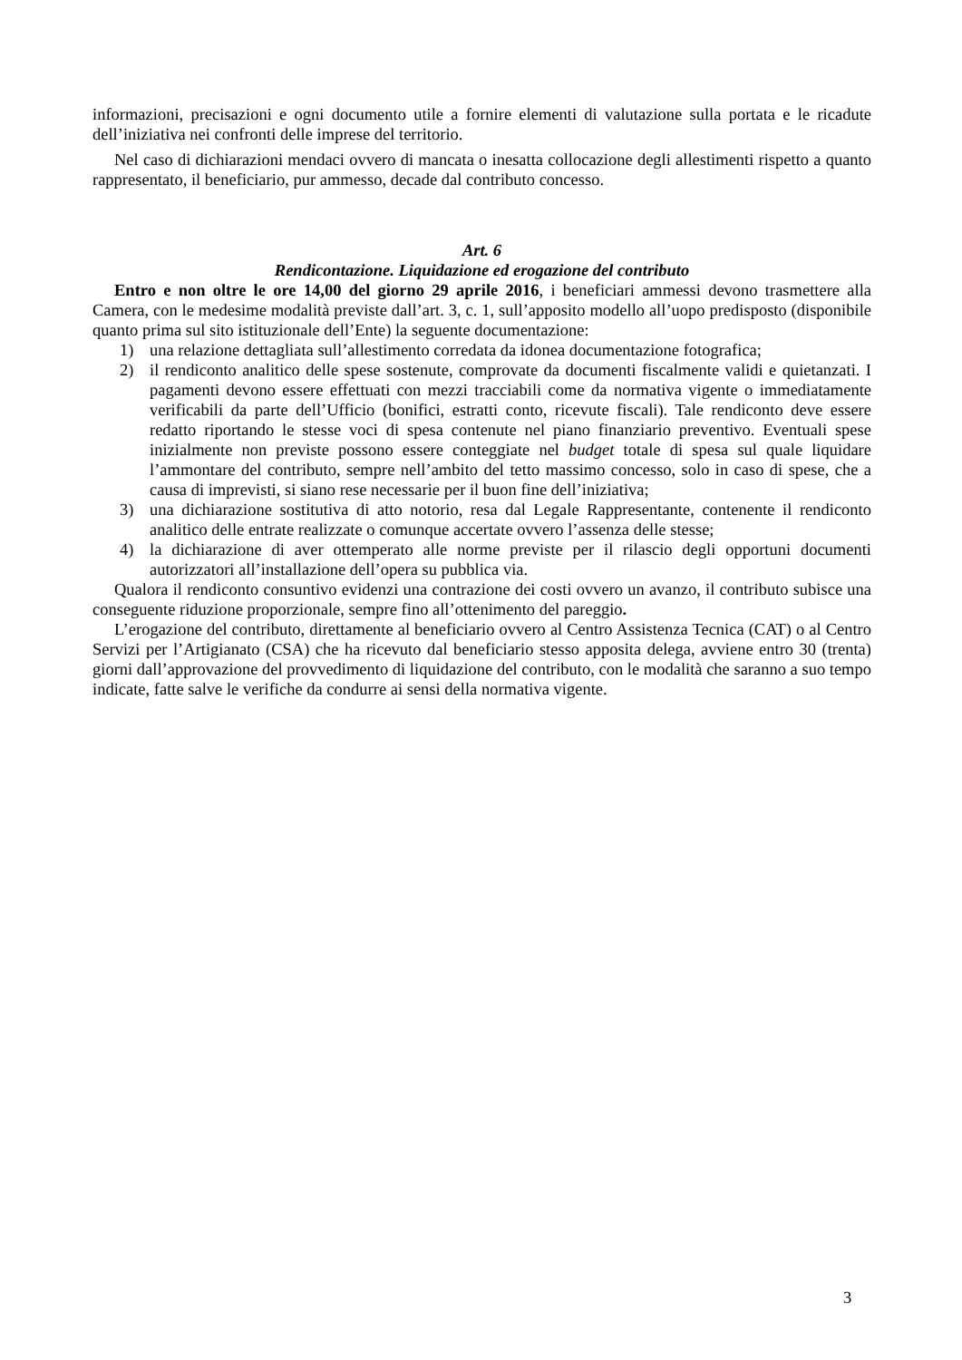informazioni, precisazioni e ogni documento utile a fornire elementi di valutazione sulla portata e le ricadute dell’iniziativa nei confronti delle imprese del territorio.
Nel caso di dichiarazioni mendaci ovvero di mancata o inesatta collocazione degli allestimenti rispetto a quanto rappresentato, il beneficiario, pur ammesso, decade dal contributo concesso.
Art. 6
Rendicontazione. Liquidazione ed erogazione del contributo
Entro e non oltre le ore 14,00 del giorno 29 aprile 2016, i beneficiari ammessi devono trasmettere alla Camera, con le medesime modalità previste dall’art. 3, c. 1, sull’apposito modello all’uopo predisposto (disponibile quanto prima sul sito istituzionale dell’Ente) la seguente documentazione:
1) una relazione dettagliata sull’allestimento corredata da idonea documentazione fotografica;
2) il rendiconto analitico delle spese sostenute, comprovate da documenti fiscalmente validi e quietanzati. I pagamenti devono essere effettuati con mezzi tracciabili come da normativa vigente o immediatamente verificabili da parte dell’Ufficio (bonifici, estratti conto, ricevute fiscali). Tale rendiconto deve essere redatto riportando le stesse voci di spesa contenute nel piano finanziario preventivo. Eventuali spese inizialmente non previste possono essere conteggiate nel budget totale di spesa sul quale liquidare l’ammontare del contributo, sempre nell’ambito del tetto massimo concesso, solo in caso di spese, che a causa di imprevisti, si siano rese necessarie per il buon fine dell’iniziativa;
3) una dichiarazione sostitutiva di atto notorio, resa dal Legale Rappresentante, contenente il rendiconto analitico delle entrate realizzate o comunque accertate ovvero l’assenza delle stesse;
4) la dichiarazione di aver ottemperato alle norme previste per il rilascio degli opportuni documenti autorizzatori all’installazione dell’opera su pubblica via.
Qualora il rendiconto consuntivo evidenzi una contrazione dei costi ovvero un avanzo, il contributo subisce una conseguente riduzione proporzionale, sempre fino all’ottenimento del pareggio.
L’erogazione del contributo, direttamente al beneficiario ovvero al Centro Assistenza Tecnica (CAT) o al Centro Servizi per l’Artigianato (CSA) che ha ricevuto dal beneficiario stesso apposita delega, avviene entro 30 (trenta) giorni dall’approvazione del provvedimento di liquidazione del contributo, con le modalità che saranno a suo tempo indicate, fatte salve le verifiche da condurre ai sensi della normativa vigente.
3